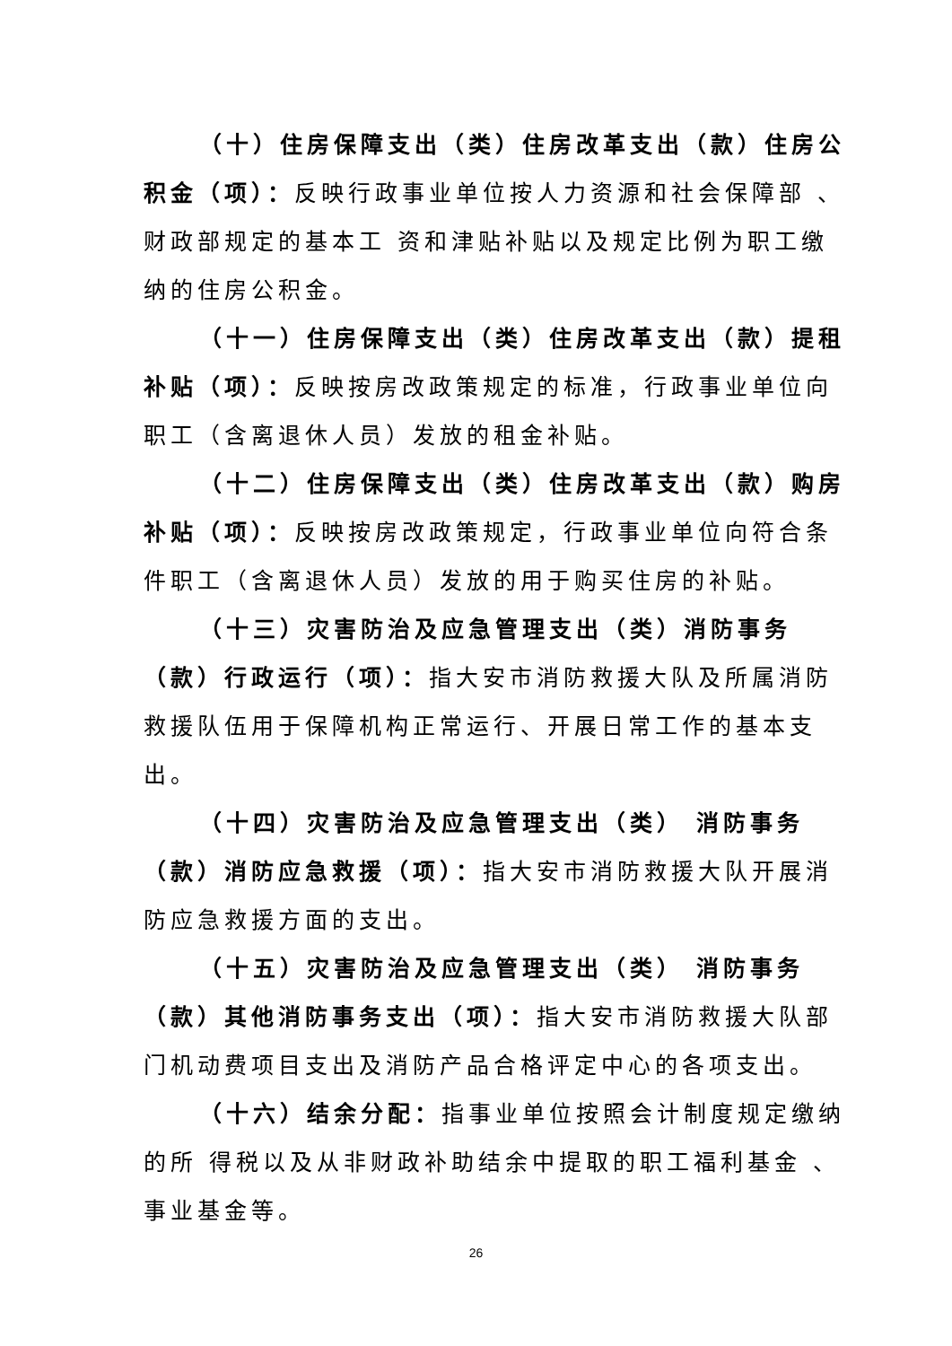（十）住房保障支出（类）住房改革支出（款）住房公积金（项）：反映行政事业单位按人力资源和社会保障部 、财政部规定的基本工 资和津贴补贴以及规定比例为职工缴纳的住房公积金。
（十一）住房保障支出（类）住房改革支出（款）提租补贴（项）：反映按房改政策规定的标准，行政事业单位向职工（含离退休人员）发放的租金补贴。
（十二）住房保障支出（类）住房改革支出（款）购房补贴（项）：反映按房改政策规定，行政事业单位向符合条件职工（含离退休人员）发放的用于购买住房的补贴。
（十三）灾害防治及应急管理支出（类）消防事务（款）行政运行（项）：指大安市消防救援大队及所属消防救援队伍用于保障机构正常运行、开展日常工作的基本支出。
（十四）灾害防治及应急管理支出（类） 消防事务（款）消防应急救援（项）：指大安市消防救援大队开展消防应急救援方面的支出。
（十五）灾害防治及应急管理支出（类） 消防事务（款）其他消防事务支出（项）：指大安市消防救援大队部门机动费项目支出及消防产品合格评定中心的各项支出。
（十六）结余分配：指事业单位按照会计制度规定缴纳的所 得税以及从非财政补助结余中提取的职工福利基金 、事业基金等。
26